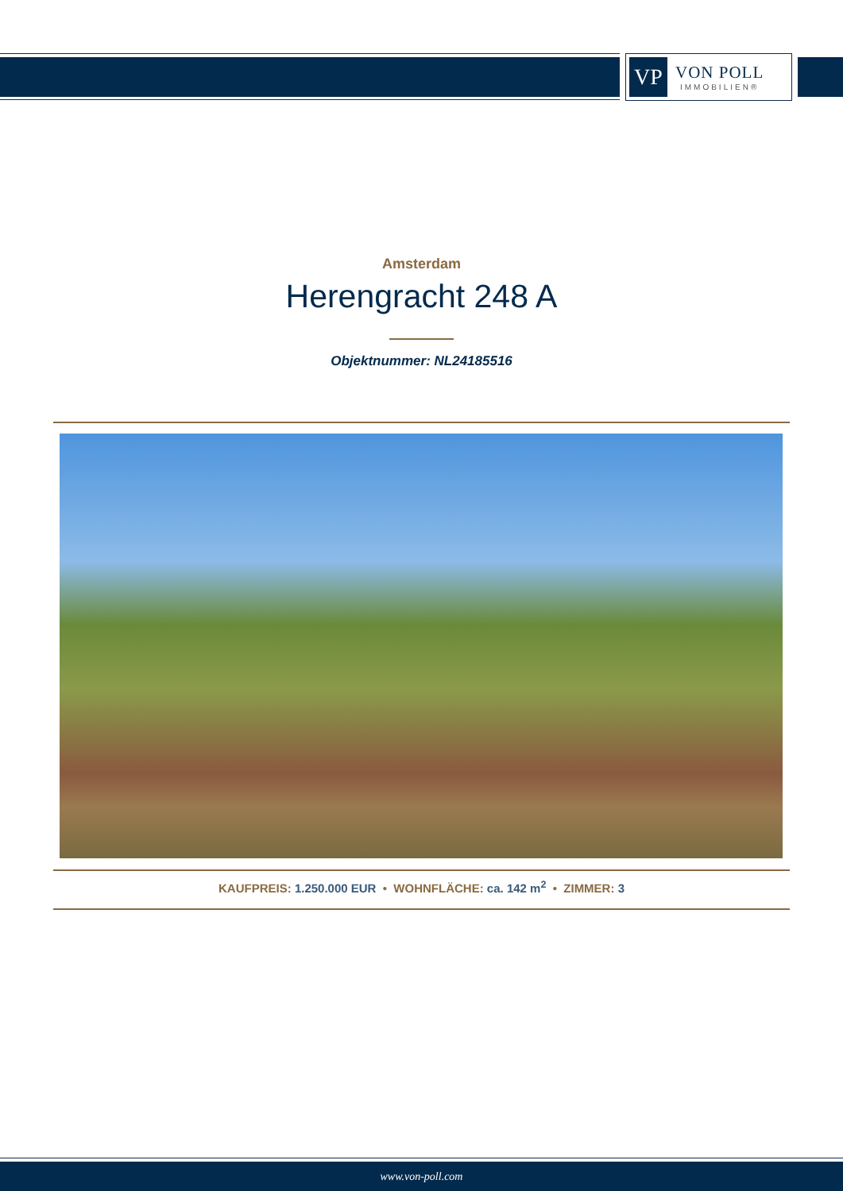VP
VON POLL
IMMOBILIEN®
Amsterdam
Herengracht 248 A
Objektnummer: NL24185516
KAUFPREIS: 1.250.000 EUR • WOHNFLÄCHE: ca. 142 m<sup>2</sup> • ZIMMER: 3
www.von-poll.com